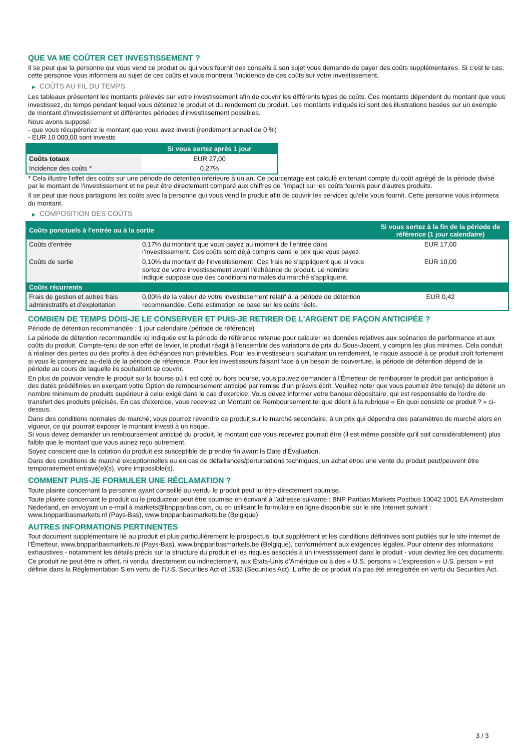QUE VA ME COÛTER CET INVESTISSEMENT ?
Il se peut que la personne qui vous vend ce produit ou qui vous fournit des conseils à son sujet vous demande de payer des coûts supplémentaires. Si c’est le cas, cette personne vous informera au sujet de ces coûts et vous montrera l’incidence de ces coûts sur votre investissement.
▶ COÛTS AU FIL DU TEMPS
Les tableaux présentent les montants prélevés sur votre investissement afin de couvrir les différents types de coûts. Ces montants dépendent du montant que vous investissez, du temps pendant lequel vous détenez le produit et du rendement du produit. Les montants indiqués ici sont des illustrations basées sur un exemple de montant d’investissement et différentes périodes d’investissement possibles.
Nous avons supposé:
- que vous récupéreriez le montant que vous avez investi (rendement annuel de 0 %)
- EUR 10 000,00 sont investis
| | Si vous sortez après 1 jour |
| --- | --- |
| Coûts totaux | EUR 27,00 |
| Incidence des coûts * | 0,27% |
* Cela illustre l'effet des coûts sur une période de détention inférieure à un an. Ce pourcentage est calculé en tenant compte du coût agrégé de la période divisé par le montant de l'investissement et ne peut être directement comparé aux chiffres de l'impact sur les coûts fournis pour d'autres produits.
Il se peut que nous partagions les coûts avec la personne qui vous vend le produit afin de couvrir les services qu’elle vous fournit. Cette personne vous informera du montant.
▶ COMPOSITION DES COÛTS
| Coûts ponctuels à l’entrée ou à la sortie | | Si vous sortez à la fin de la période de référence (1 jour calendaire) |
| --- | --- | --- |
| Coûts d'entrée | 0,17% du montant que vous payez au moment de l’entrée dans l’investissement. Ces coûts sont déjà compris dans le prix que vous payez. | EUR 17,00 |
| Coûts de sortie | 0,10% du montant de l'investissement. Ces frais ne s'appliquent que si vous sortez de votre investissement avant l'échéance du produit. Le nombre indiqué suppose que des conditions normales du marché s'appliquent. | EUR 10,00 |
| Coûts récurrents | | |
| Frais de gestion et autres frais administratifs et d’exploitation | 0,00% de la valeur de votre investissement relatif à la période de détention recommandée. Cette estimation se base sur les coûts réels. | EUR 0,42 |
COMBIEN DE TEMPS DOIS-JE LE CONSERVER ET PUIS-JE RETIRER DE L’ARGENT DE FAÇON ANTICIPÉE ?
Période de détention recommandée : 1 jour calendaire (période de référence)
La période de détention recommandée ici indiquée est la période de référence retenue pour calculer les données relatives aux scénarios de performance et aux coûts du produit. Compte-tenu de son effet de levier, le produit réagit à l’ensemble des variations de prix du Sous-Jacent, y compris les plus minimes. Cela conduit à réaliser des pertes ou des profits à des échéances non prévisibles. Pour les investisseurs souhaitant un rendement, le risque associé à ce produit croît fortement si vous le conservez au-delà de la période de référence. Pour les investisseurs faisant face à un besoin de couverture, la période de détention dépend de la période au cours de laquelle ils souhaitent se couvrir.
En plus de pouvoir vendre le produit sur la bourse où il est coté ou hors bourse, vous pouvez demander à l'Émetteur de rembourser le produit par anticipation à des dates prédéfinies en exerçant votre Option de remboursement anticipé par remise d'un préavis écrit. Veuillez noter que vous pourriez être tenu(e) de détenir un nombre minimum de produits supérieur à celui exigé dans le cas d'exercice. Vous devez informer votre banque dépositaire, qui est responsable de l'ordre de transfert des produits précisés. En cas d'exercice, vous recevrez un Montant de Remboursement tel que décrit à la rubrique « En quoi consiste ce produit ? » ci-dessus.
Dans des conditions normales de marché, vous pourrez revendre ce produit sur le marché secondaire, à un prix qui dépendra des paramètres de marché alors en vigueur, ce qui pourrait exposer le montant investi à un risque.
Si vous devez demander un remboursement anticipé du produit, le montant que vous recevrez pourrait être (il est même possible qu'il soit considérablement) plus faible que le montant que vous auriez reçu autrement.
Soyez conscient que la cotation du produit est susceptible de prendre fin avant la Date d'Évaluation.
Dans des conditions de marché exceptionnelles ou en cas de défaillances/perturbations techniques, un achat et/ou une vente du produit peut/peuvent être temporairement entravé(e)(s), voire impossible(s).
COMMENT PUIS-JE FORMULER UNE RÉCLAMATION ?
Toute plainte concernant la personne ayant conseillé ou vendu le produit peut lui être directement soumise.
Toute plainte concernant le produit ou le producteur peut être soumise en écrivant à l'adresse suivante : BNP Paribas Markets Postbus 10042 1001 EA Amsterdam Nederland, en envoyant un e-mail à markets@bnpparibas.com, ou en utilisant le formulaire en ligne disponible sur le site Internet suivant : www.bnpparibasmarkets.nl (Pays-Bas), www.bnpparibasmarkets.be (Belgique)
AUTRES INFORMATIONS PERTINENTES
Tout document supplémentaire lié au produit et plus particulièrement le prospectus, tout supplément et les conditions définitives sont publiés sur le site internet de l'Émetteur, www.bnpparibasmarkets.nl (Pays-Bas), www.bnpparibasmarkets.be (Belgique), conformément aux exigences légales. Pour obtenir des informations exhaustives - notamment les détails précis sur la structure du produit et les risques associés à un investissement dans le produit - vous devriez lire ces documents.
Ce produit ne peut être ni offert, ni vendu, directement ou indirectement, aux États-Unis d'Amérique ou à des « U.S. persons » L'expression « U.S. person » est définie dans la Réglementation S en vertu de l'U.S. Securities Act of 1933 (Securities Act). L'offre de ce produit n'a pas été enregistrée en vertu du Securities Act.
3 / 3